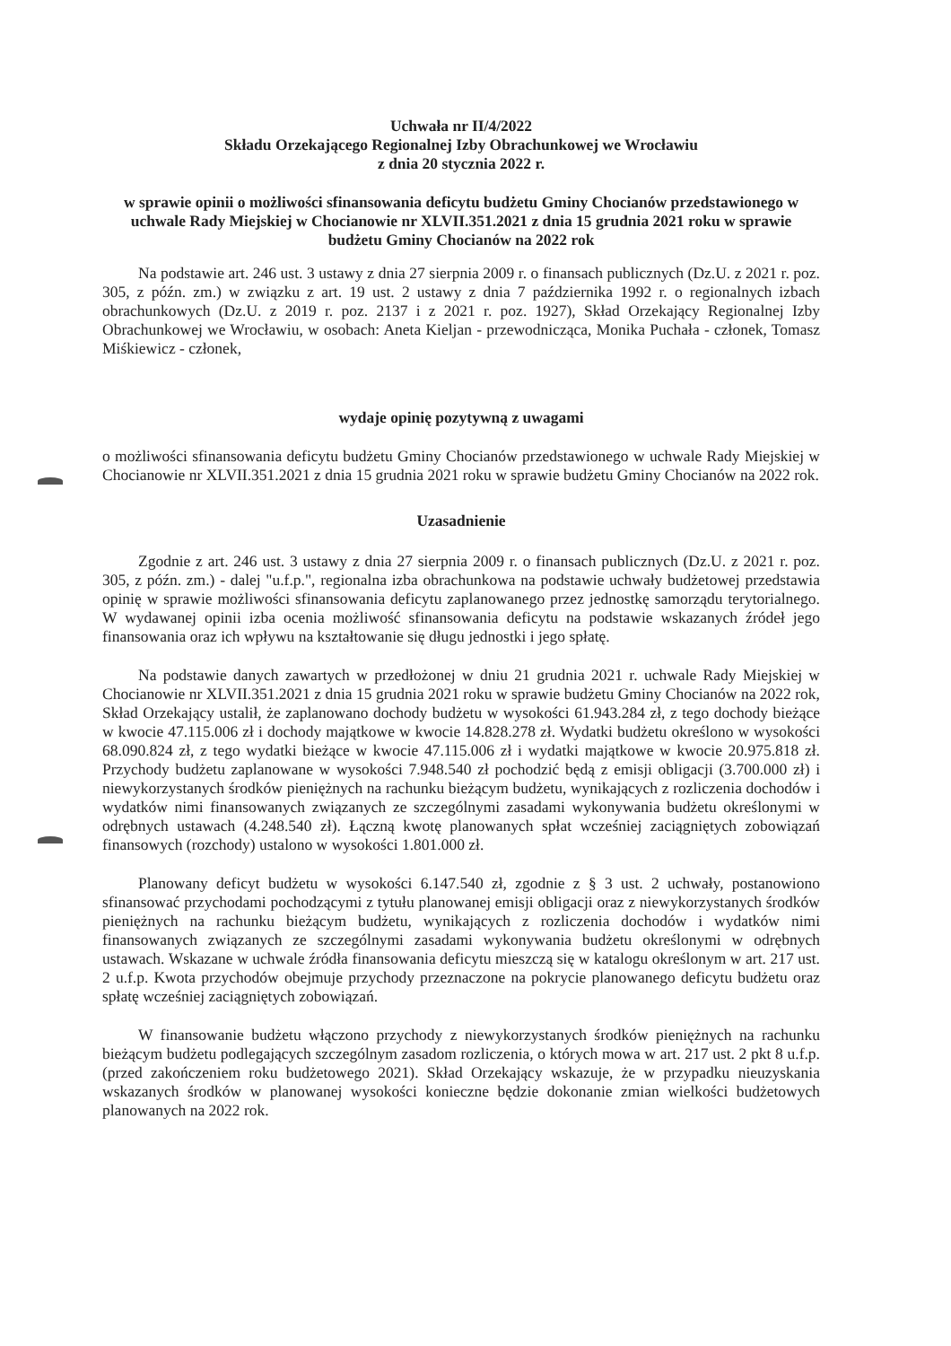Uchwała nr II/4/2022
Składu Orzekającego Regionalnej Izby Obrachunkowej we Wrocławiu
z dnia 20 stycznia 2022 r.
w sprawie opinii o możliwości sfinansowania deficytu budżetu Gminy Chocianów przedstawionego w uchwale Rady Miejskiej w Chocianowie nr XLVII.351.2021 z dnia 15 grudnia 2021 roku w sprawie budżetu Gminy Chocianów na 2022 rok
Na podstawie art. 246 ust. 3 ustawy z dnia 27 sierpnia 2009 r. o finansach publicznych (Dz.U. z 2021 r. poz. 305, z późn. zm.) w związku z art. 19 ust. 2 ustawy z dnia 7 października 1992 r. o regionalnych izbach obrachunkowych (Dz.U. z 2019 r. poz. 2137 i z 2021 r. poz. 1927), Skład Orzekający Regionalnej Izby Obrachunkowej we Wrocławiu, w osobach: Aneta Kieljan - przewodnicząca, Monika Puchała - członek, Tomasz Miśkiewicz - członek,
wydaje opinię pozytywną z uwagami
o możliwości sfinansowania deficytu budżetu Gminy Chocianów przedstawionego w uchwale Rady Miejskiej w Chocianowie nr XLVII.351.2021 z dnia 15 grudnia 2021 roku w sprawie budżetu Gminy Chocianów na 2022 rok.
Uzasadnienie
Zgodnie z art. 246 ust. 3 ustawy z dnia 27 sierpnia 2009 r. o finansach publicznych (Dz.U. z 2021 r. poz. 305, z późn. zm.) - dalej "u.f.p.", regionalna izba obrachunkowa na podstawie uchwały budżetowej przedstawia opinię w sprawie możliwości sfinansowania deficytu zaplanowanego przez jednostkę samorządu terytorialnego. W wydawanej opinii izba ocenia możliwość sfinansowania deficytu na podstawie wskazanych źródeł jego finansowania oraz ich wpływu na kształtowanie się długu jednostki i jego spłatę.
Na podstawie danych zawartych w przedłożonej w dniu 21 grudnia 2021 r. uchwale Rady Miejskiej w Chocianowie nr XLVII.351.2021 z dnia 15 grudnia 2021 roku w sprawie budżetu Gminy Chocianów na 2022 rok, Skład Orzekający ustalił, że zaplanowano dochody budżetu w wysokości 61.943.284 zł, z tego dochody bieżące w kwocie 47.115.006 zł i dochody majątkowe w kwocie 14.828.278 zł. Wydatki budżetu określono w wysokości 68.090.824 zł, z tego wydatki bieżące w kwocie 47.115.006 zł i wydatki majątkowe w kwocie 20.975.818 zł. Przychody budżetu zaplanowane w wysokości 7.948.540 zł pochodzić będą z emisji obligacji (3.700.000 zł) i niewykorzystanych środków pieniężnych na rachunku bieżącym budżetu, wynikających z rozliczenia dochodów i wydatków nimi finansowanych związanych ze szczególnymi zasadami wykonywania budżetu określonymi w odrębnych ustawach (4.248.540 zł). Łączną kwotę planowanych spłat wcześniej zaciągniętych zobowiązań finansowych (rozchody) ustalono w wysokości 1.801.000 zł.
Planowany deficyt budżetu w wysokości 6.147.540 zł, zgodnie z § 3 ust. 2 uchwały, postanowiono sfinansować przychodami pochodzącymi z tytułu planowanej emisji obligacji oraz z niewykorzystanych środków pieniężnych na rachunku bieżącym budżetu, wynikających z rozliczenia dochodów i wydatków nimi finansowanych związanych ze szczególnymi zasadami wykonywania budżetu określonymi w odrębnych ustawach. Wskazane w uchwale źródła finansowania deficytu mieszczą się w katalogu określonym w art. 217 ust. 2 u.f.p. Kwota przychodów obejmuje przychody przeznaczone na pokrycie planowanego deficytu budżetu oraz spłatę wcześniej zaciągniętych zobowiązań.
W finansowanie budżetu włączono przychody z niewykorzystanych środków pieniężnych na rachunku bieżącym budżetu podlegających szczególnym zasadom rozliczenia, o których mowa w art. 217 ust. 2 pkt 8 u.f.p. (przed zakończeniem roku budżetowego 2021). Skład Orzekający wskazuje, że w przypadku nieuzyskania wskazanych środków w planowanej wysokości konieczne będzie dokonanie zmian wielkości budżetowych planowanych na 2022 rok.